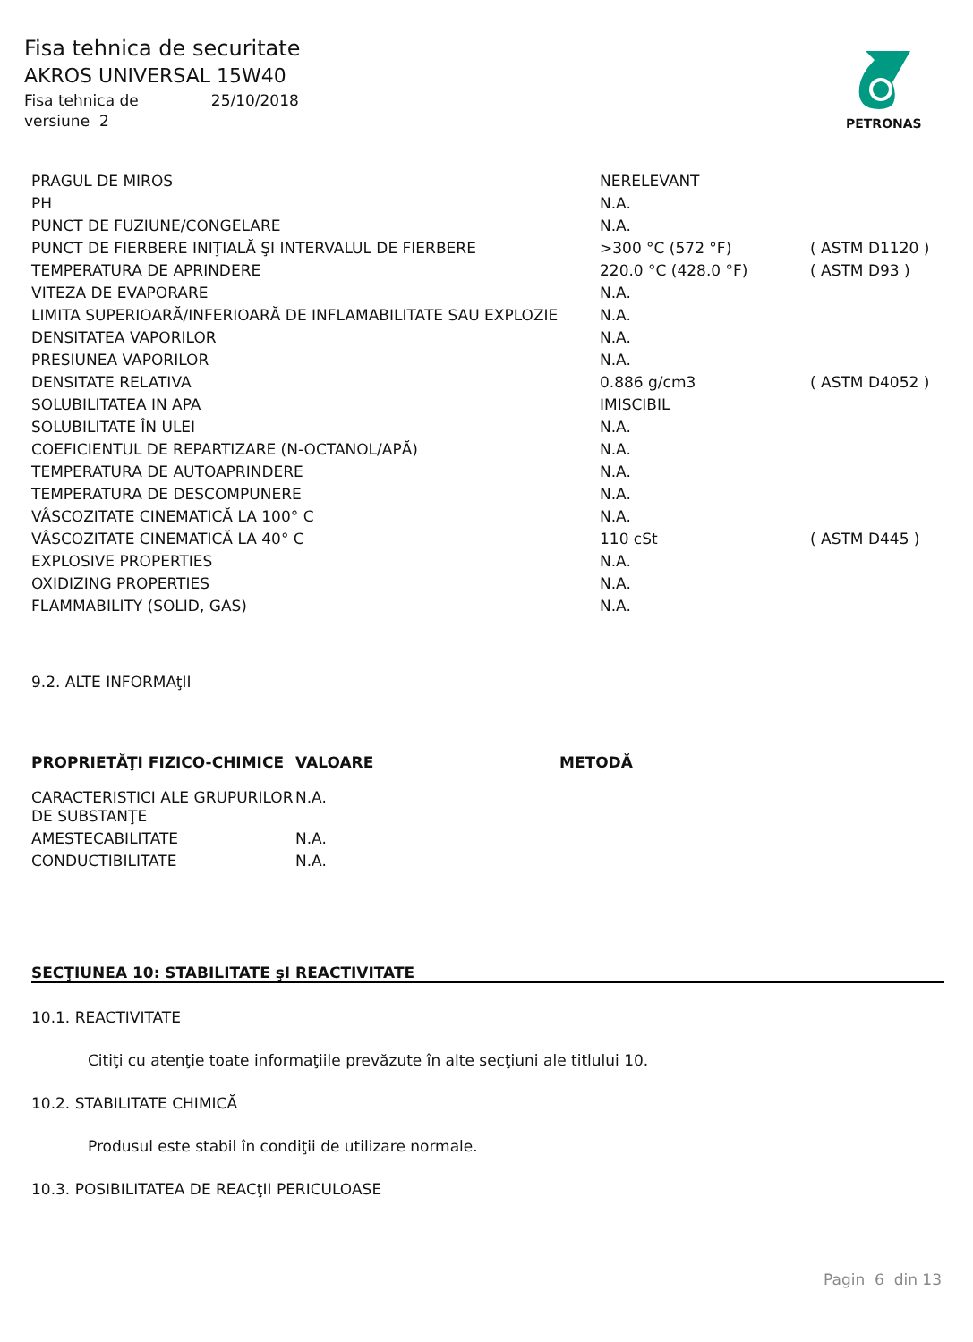Fisa tehnica de securitate
AKROS UNIVERSAL 15W40
Fisa tehnica de 25/10/2018
versiune 2
PETRONAS
| PRAGUL DE MIROS | NERELEVANT | |
| PH | N.A. | |
| PUNCT DE FUZIUNE/CONGELARE | N.A. | |
| PUNCT DE FIERBERE INIŢIALĂ ŞI INTERVALUL DE FIERBERE | >300 °C (572 °F) | ( ASTM D1120 ) |
| TEMPERATURA DE APRINDERE | 220.0 °C (428.0 °F) | ( ASTM D93 ) |
| VITEZA DE EVAPORARE | N.A. | |
| LIMITA SUPERIOARĂ/INFERIOARĂ DE INFLAMABILITATE SAU EXPLOZIE | N.A. | |
| DENSITATEA VAPORILOR | N.A. | |
| PRESIUNEA VAPORILOR | N.A. | |
| DENSITATE RELATIVA | 0.886 g/cm3 | ( ASTM D4052 ) |
| SOLUBILITATEA IN APA | IMISCIBIL | |
| SOLUBILITATE ÎN ULEI | N.A. | |
| COEFICIENTUL DE REPARTIZARE (N-OCTANOL/APĂ) | N.A. | |
| TEMPERATURA DE AUTOAPRINDERE | N.A. | |
| TEMPERATURA DE DESCOMPUNERE | N.A. | |
| VÂSCOZITATE CINEMATICĂ LA 100° C | N.A. | |
| VÂSCOZITATE CINEMATICĂ LA 40° C | 110 cSt | ( ASTM D445 ) |
| EXPLOSIVE PROPERTIES | N.A. | |
| OXIDIZING PROPERTIES | N.A. | |
| FLAMMABILITY (SOLID, GAS) | N.A. | |
9.2. ALTE INFORMAţII
| PROPRIETĂŢI FIZICO-CHIMICE | VALOARE | METODĂ |
| --- | --- | --- |
| CARACTERISTICI ALE GRUPURILOR DE SUBSTANŢE | N.A. | |
| AMESTECABILITATE | N.A. | |
| CONDUCTIBILITATE | N.A. | |
SECŢIUNEA 10: STABILITATE şI REACTIVITATE
10.1. REACTIVITATE
Citiţi cu atenţie toate informaţiile prevăzute în alte secţiuni ale titlului 10.
10.2. STABILITATE CHIMICĂ
Produsul este stabil în condiţii de utilizare normale.
10.3. POSIBILITATEA DE REACţII PERICULOASE
Pagin 6 din 13